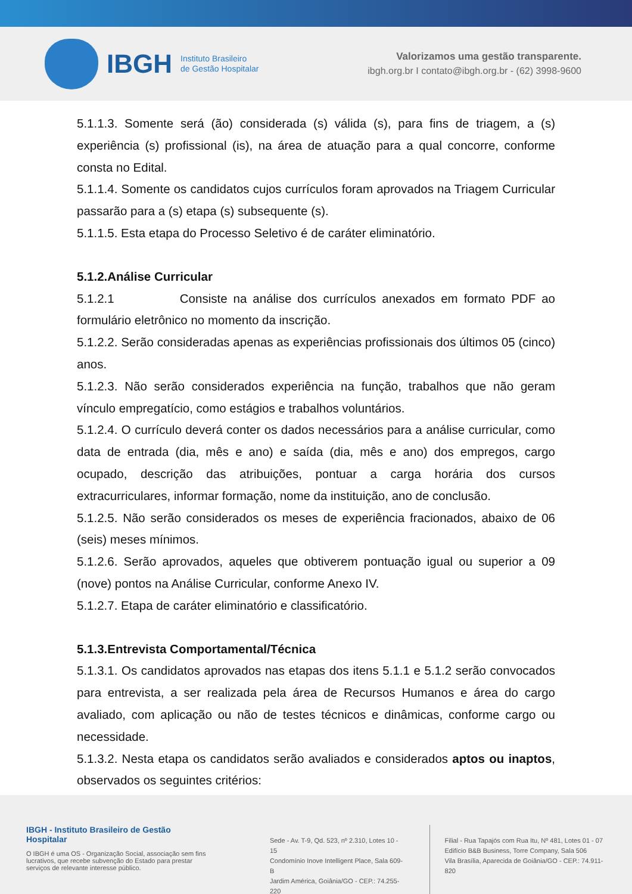IBGH
Instituto Brasileiro
de Gestão Hospitalar
Valorizamos uma gestão transparente.
ibgh.org.br I contato@ibgh.org.br - (62) 3998-9600
5.1.1.3. Somente será (ão) considerada (s) válida (s), para fins de triagem, a (s) experiência (s) profissional (is), na área de atuação para a qual concorre, conforme consta no Edital.
5.1.1.4. Somente os candidatos cujos currículos foram aprovados na Triagem Curricular passarão para a (s) etapa (s) subsequente (s).
5.1.1.5. Esta etapa do Processo Seletivo é de caráter eliminatório.
5.1.2.Análise Curricular
5.1.2.1 Consiste na análise dos currículos anexados em formato PDF ao formulário eletrônico no momento da inscrição.
5.1.2.2. Serão consideradas apenas as experiências profissionais dos últimos 05 (cinco) anos.
5.1.2.3. Não serão considerados experiência na função, trabalhos que não geram vínculo empregatício, como estágios e trabalhos voluntários.
5.1.2.4. O currículo deverá conter os dados necessários para a análise curricular, como data de entrada (dia, mês e ano) e saída (dia, mês e ano) dos empregos, cargo ocupado, descrição das atribuições, pontuar a carga horária dos cursos extracurriculares, informar formação, nome da instituição, ano de conclusão.
5.1.2.5. Não serão considerados os meses de experiência fracionados, abaixo de 06 (seis) meses mínimos.
5.1.2.6. Serão aprovados, aqueles que obtiverem pontuação igual ou superior a 09 (nove) pontos na Análise Curricular, conforme Anexo IV.
5.1.2.7. Etapa de caráter eliminatório e classificatório.
5.1.3.Entrevista Comportamental/Técnica
5.1.3.1. Os candidatos aprovados nas etapas dos itens 5.1.1 e 5.1.2 serão convocados para entrevista, a ser realizada pela área de Recursos Humanos e área do cargo avaliado, com aplicação ou não de testes técnicos e dinâmicas, conforme cargo ou necessidade.
5.1.3.2. Nesta etapa os candidatos serão avaliados e considerados aptos ou inaptos, observados os seguintes critérios:
IBGH - Instituto Brasileiro de Gestão Hospitalar
O IBGH é uma OS - Organização Social, associação sem fins lucrativos, que recebe subvenção do Estado para prestar serviços de relevante interesse público.
Sede - Av. T-9, Qd. 523, nº 2.310, Lotes 10 - 15
Condomínio Inove Intelligent Place, Sala 609-B
Jardim América, Goiânia/GO - CEP.: 74.255-220
Filial - Rua Tapajós com Rua Itu, Nº 481, Lotes 01 - 07
Edifício B&B Business, Torre Company, Sala 506
Vila Brasília, Aparecida de Goiânia/GO - CEP.: 74.911-820